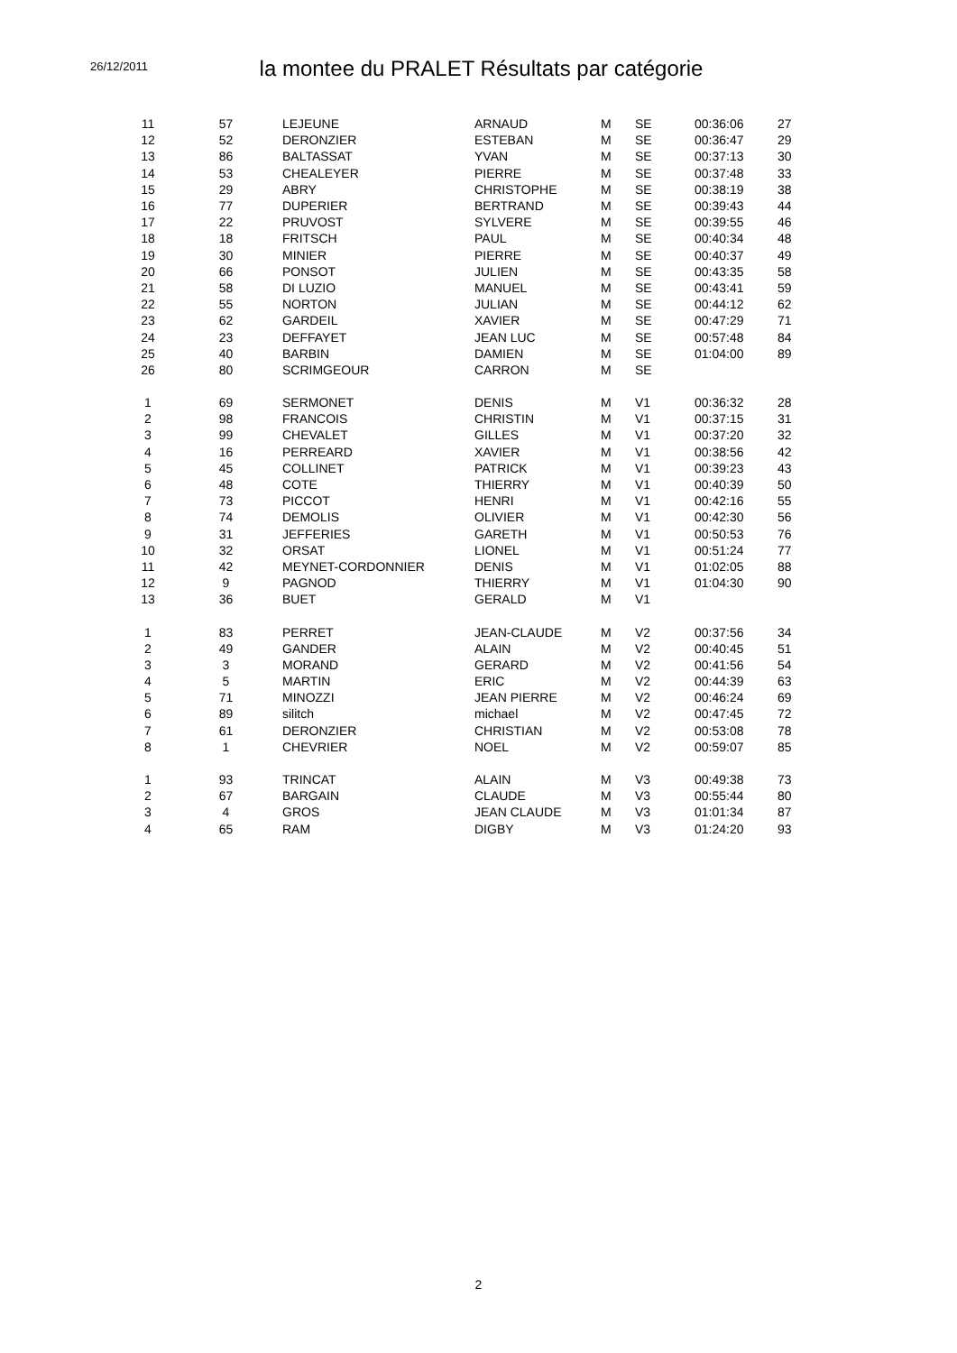26/12/2011
la montee du PRALET Résultats par catégorie
| 11 | 57 | LEJEUNE | ARNAUD | M | SE | 00:36:06 | 27 |
| 12 | 52 | DERONZIER | ESTEBAN | M | SE | 00:36:47 | 29 |
| 13 | 86 | BALTASSAT | YVAN | M | SE | 00:37:13 | 30 |
| 14 | 53 | CHEALEYER | PIERRE | M | SE | 00:37:48 | 33 |
| 15 | 29 | ABRY | CHRISTOPHE | M | SE | 00:38:19 | 38 |
| 16 | 77 | DUPERIER | BERTRAND | M | SE | 00:39:43 | 44 |
| 17 | 22 | PRUVOST | SYLVERE | M | SE | 00:39:55 | 46 |
| 18 | 18 | FRITSCH | PAUL | M | SE | 00:40:34 | 48 |
| 19 | 30 | MINIER | PIERRE | M | SE | 00:40:37 | 49 |
| 20 | 66 | PONSOT | JULIEN | M | SE | 00:43:35 | 58 |
| 21 | 58 | DI LUZIO | MANUEL | M | SE | 00:43:41 | 59 |
| 22 | 55 | NORTON | JULIAN | M | SE | 00:44:12 | 62 |
| 23 | 62 | GARDEIL | XAVIER | M | SE | 00:47:29 | 71 |
| 24 | 23 | DEFFAYET | JEAN LUC | M | SE | 00:57:48 | 84 |
| 25 | 40 | BARBIN | DAMIEN | M | SE | 01:04:00 | 89 |
| 26 | 80 | SCRIMGEOUR | CARRON | M | SE | | |
| 1 | 69 | SERMONET | DENIS | M | V1 | 00:36:32 | 28 |
| 2 | 98 | FRANCOIS | CHRISTIN | M | V1 | 00:37:15 | 31 |
| 3 | 99 | CHEVALET | GILLES | M | V1 | 00:37:20 | 32 |
| 4 | 16 | PERREARD | XAVIER | M | V1 | 00:38:56 | 42 |
| 5 | 45 | COLLINET | PATRICK | M | V1 | 00:39:23 | 43 |
| 6 | 48 | COTE | THIERRY | M | V1 | 00:40:39 | 50 |
| 7 | 73 | PICCOT | HENRI | M | V1 | 00:42:16 | 55 |
| 8 | 74 | DEMOLIS | OLIVIER | M | V1 | 00:42:30 | 56 |
| 9 | 31 | JEFFERIES | GARETH | M | V1 | 00:50:53 | 76 |
| 10 | 32 | ORSAT | LIONEL | M | V1 | 00:51:24 | 77 |
| 11 | 42 | MEYNET-CORDONNIER | DENIS | M | V1 | 01:02:05 | 88 |
| 12 | 9 | PAGNOD | THIERRY | M | V1 | 01:04:30 | 90 |
| 13 | 36 | BUET | GERALD | M | V1 | | |
| 1 | 83 | PERRET | JEAN-CLAUDE | M | V2 | 00:37:56 | 34 |
| 2 | 49 | GANDER | ALAIN | M | V2 | 00:40:45 | 51 |
| 3 | 3 | MORAND | GERARD | M | V2 | 00:41:56 | 54 |
| 4 | 5 | MARTIN | ERIC | M | V2 | 00:44:39 | 63 |
| 5 | 71 | MINOZZI | JEAN PIERRE | M | V2 | 00:46:24 | 69 |
| 6 | 89 | silitch | michael | M | V2 | 00:47:45 | 72 |
| 7 | 61 | DERONZIER | CHRISTIAN | M | V2 | 00:53:08 | 78 |
| 8 | 1 | CHEVRIER | NOEL | M | V2 | 00:59:07 | 85 |
| 1 | 93 | TRINCAT | ALAIN | M | V3 | 00:49:38 | 73 |
| 2 | 67 | BARGAIN | CLAUDE | M | V3 | 00:55:44 | 80 |
| 3 | 4 | GROS | JEAN CLAUDE | M | V3 | 01:01:34 | 87 |
| 4 | 65 | RAM | DIGBY | M | V3 | 01:24:20 | 93 |
2